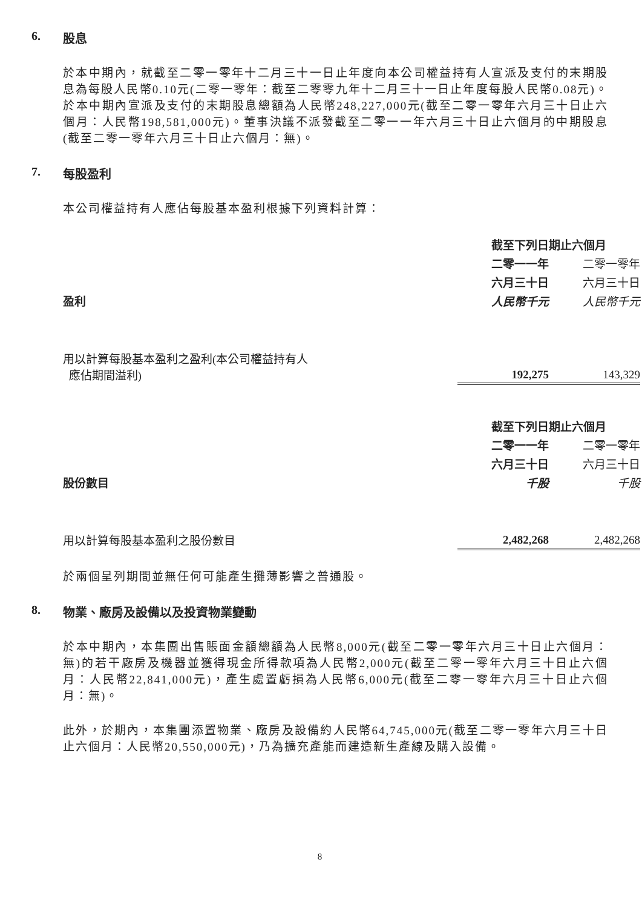6. 股息
於本中期內，就截至二零一零年十二月三十一日止年度向本公司權益持有人宣派及支付的末期股息為每股人民幣0.10元(二零一零年：截至二零零九年十二月三十一日止年度每股人民幣0.08元)。於本中期內宣派及支付的末期股息總額為人民幣248,227,000元(截至二零一零年六月三十日止六個月：人民幣198,581,000元)。董事決議不派發截至二零一一年六月三十日止六個月的中期股息(截至二零一零年六月三十日止六個月：無)。
7. 每股盈利
本公司權益持有人應佔每股基本盈利根據下列資料計算：
| | 截至下列日期止六個月 | |
| | 二零一一年 | 二零一零年 |
| | 六月三十日 | 六月三十日 |
| 盈利 | 人民幣千元 | 人民幣千元 |
| 用以計算每股基本盈利之盈利(本公司權益持有人 應佔期間溢利) | 192,275 | 143,329 |
| | 截至下列日期止六個月 | |
| | 二零一一年 | 二零一零年 |
| | 六月三十日 | 六月三十日 |
| 股份數目 | 千股 | 千股 |
| 用以計算每股基本盈利之股份數目 | 2,482,268 | 2,482,268 |
於兩個呈列期間並無任何可能產生攤薄影響之普通股。
8. 物業、廠房及設備以及投資物業變動
於本中期內，本集團出售賬面金額總額為人民幣8,000元(截至二零一零年六月三十日止六個月：無)的若干廠房及機器並獲得現金所得款項為人民幣2,000元(截至二零一零年六月三十日止六個月：人民幣22,841,000元)，產生處置虧損為人民幣6,000元(截至二零一零年六月三十日止六個月：無)。
此外，於期內，本集團添置物業、廠房及設備約人民幣64,745,000元(截至二零一零年六月三十日止六個月：人民幣20,550,000元)，乃為擴充產能而建造新生產線及購入設備。
8